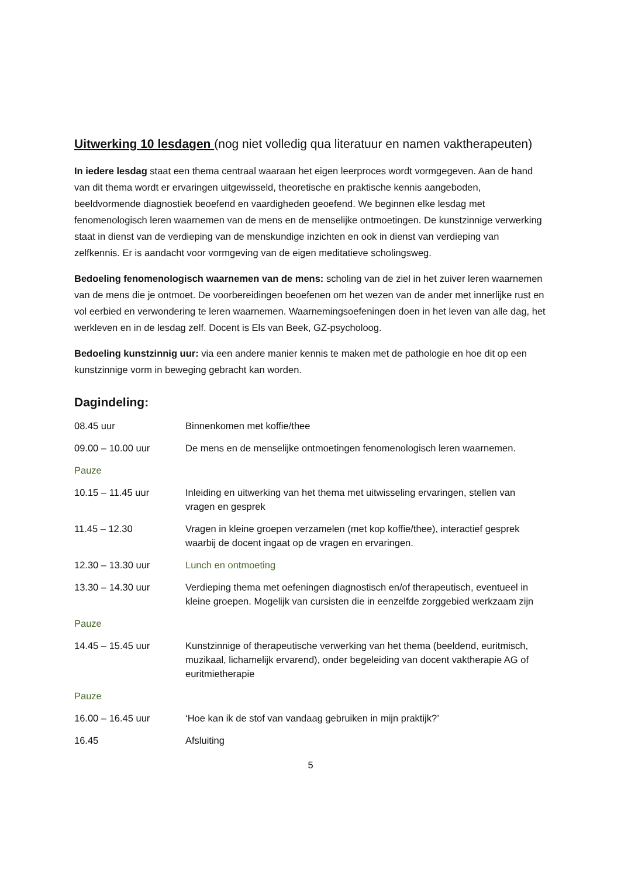Uitwerking 10 lesdagen (nog niet volledig qua literatuur en namen vaktherapeuten)
In iedere lesdag staat een thema centraal waaraan het eigen leerproces wordt vormgegeven. Aan de hand van dit thema wordt er ervaringen uitgewisseld, theoretische en praktische kennis aangeboden, beeldvormende diagnostiek beoefend en vaardigheden geoefend. We beginnen elke lesdag met fenomenologisch leren waarnemen van de mens en de menselijke ontmoetingen. De kunstzinnige verwerking staat in dienst van de verdieping van de menskundige inzichten en ook in dienst van verdieping van zelfkennis. Er is aandacht voor vormgeving van de eigen meditatieve scholingsweg.
Bedoeling fenomenologisch waarnemen van de mens: scholing van de ziel in het zuiver leren waarnemen van de mens die je ontmoet. De voorbereidingen beoefenen om het wezen van de ander met innerlijke rust en vol eerbied en verwondering te leren waarnemen. Waarnemingsoefeningen doen in het leven van alle dag, het werkleven en in de lesdag zelf. Docent is Els van Beek, GZ-psycholoog.
Bedoeling kunstzinnig uur: via een andere manier kennis te maken met de pathologie en hoe dit op een kunstzinnige vorm in beweging gebracht kan worden.
Dagindeling:
08.45 uur Binnenkomen met koffie/thee
09.00 – 10.00 uur De mens en de menselijke ontmoetingen fenomenologisch leren waarnemen.
Pauze
10.15 – 11.45 uur Inleiding en uitwerking van het thema met uitwisseling ervaringen, stellen van vragen en gesprek
11.45 – 12.30 Vragen in kleine groepen verzamelen (met kop koffie/thee), interactief gesprek waarbij de docent ingaat op de vragen en ervaringen.
12.30 – 13.30 uur Lunch en ontmoeting
13.30 – 14.30 uur Verdieping thema met oefeningen diagnostisch en/of therapeutisch, eventueel in kleine groepen. Mogelijk van cursisten die in eenzelfde zorggebied werkzaam zijn
Pauze
14.45 – 15.45 uur Kunstzinnige of therapeutische verwerking van het thema (beeldend, euritmisch, muzikaal, lichamelijk ervarend), onder begeleiding van docent vaktherapie AG of euritmietherapie
Pauze
16.00 – 16.45 uur ‘Hoe kan ik de stof van vandaag gebruiken in mijn praktijk?’
16.45 Afsluiting
5